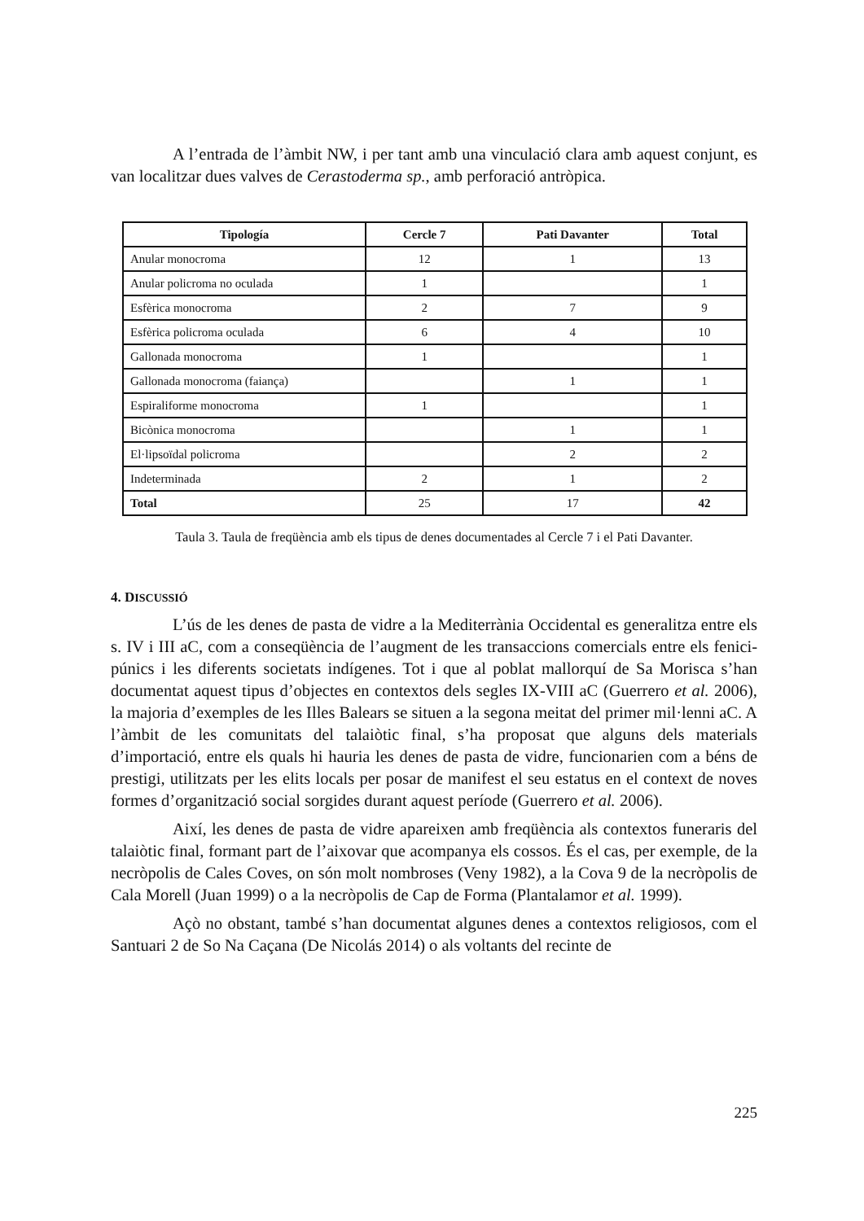A l’entrada de l’àmbit NW, i per tant amb una vinculació clara amb aquest conjunt, es van localitzar dues valves de Cerastoderma sp., amb perforació antròpica.
| Tipología | Cercle 7 | Pati Davanter | Total |
| --- | --- | --- | --- |
| Anular monocroma | 12 | 1 | 13 |
| Anular policroma no oculada | 1 | | 1 |
| Esfèrica monocroma | 2 | 7 | 9 |
| Esfèrica policroma oculada | 6 | 4 | 10 |
| Gallonada monocroma | 1 | | 1 |
| Gallonada monocroma (faiança) | | 1 | 1 |
| Espiraliforme monocroma | 1 | | 1 |
| Bicònica monocroma | | 1 | 1 |
| El·lipsoïdal policroma | | 2 | 2 |
| Indeterminada | 2 | 1 | 2 |
| Total | 25 | 17 | 42 |
Taula 3. Taula de freqüència amb els tipus de denes documentades al Cercle 7 i el Pati Davanter.
4. DISCUSSIÓ
L’ús de les denes de pasta de vidre a la Mediterrània Occidental es generalitza entre els s. IV i III aC, com a conseqüència de l’augment de les transaccions comercials entre els fenici-púnics i les diferents societats indígenes. Tot i que al poblat mallorquí de Sa Morisca s’han documentat aquest tipus d’objectes en contextos dels segles IX-VIII aC (Guerrero et al. 2006), la majoria d’exemples de les Illes Balears se situen a la segona meitat del primer mil·lenni aC. A l’àmbit de les comunitats del talaiòtic final, s’ha proposat que alguns dels materials d’importació, entre els quals hi hauria les denes de pasta de vidre, funcionarien com a béns de prestigi, utilitzats per les elits locals per posar de manifest el seu estatus en el context de noves formes d’organització social sorgides durant aquest període (Guerrero et al. 2006).
Així, les denes de pasta de vidre apareixen amb freqüència als contextos funeraris del talaiòtic final, formant part de l’aixovar que acompanya els cossos. És el cas, per exemple, de la necròpolis de Cales Coves, on són molt nombroses (Veny 1982), a la Cova 9 de la necròpolis de Cala Morell (Juan 1999) o a la necròpolis de Cap de Forma (Plantalamor et al. 1999).
Açò no obstant, també s’han documentat algunes denes a contextos religiosos, com el Santuari 2 de So Na Caçana (De Nicolás 2014) o als voltants del recinte de
225